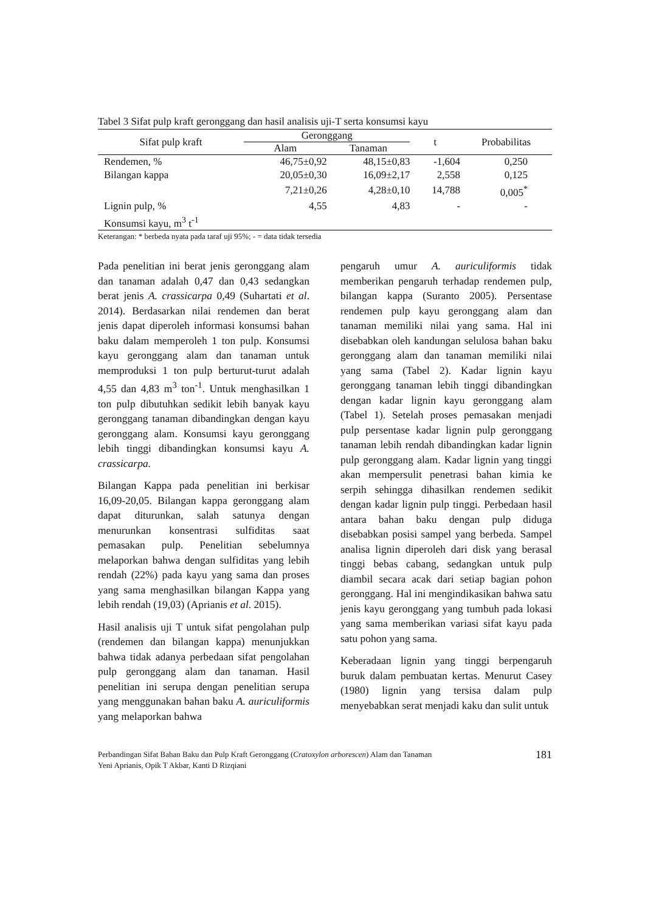Tabel 3 Sifat pulp kraft geronggang dan hasil analisis uji-T serta konsumsi kayu
| Sifat pulp kraft | Geronggang | | t | Probabilitas |
| --- | --- | --- | --- | --- |
| | Alam | Tanaman | | |
| Rendemen, % | 46,75±0,92 | 48,15±0,83 | -1,604 | 0,250 |
| Bilangan kappa | 20,05±0,30 | 16,09±2,17 | 2,558 | 0,125 |
| | 7,21±0,26 | 4,28±0,10 | 14,788 | 0,005<sup>*</sup> |
| Lignin pulp, % | 4,55 | 4,83 | - | - |
| Konsumsi kayu, m<sup>3</sup> t<sup>-1</sup> | | | | |
Keterangan: * berbeda nyata pada taraf uji 95%; - = data tidak tersedia
Pada penelitian ini berat jenis geronggang alam dan tanaman adalah 0,47 dan 0,43 sedangkan berat jenis A. crassicarpa 0,49 (Suhartati et al. 2014). Berdasarkan nilai rendemen dan berat jenis dapat diperoleh informasi konsumsi bahan baku dalam memperoleh 1 ton pulp. Konsumsi kayu geronggang alam dan tanaman untuk memproduksi 1 ton pulp berturut-turut adalah 4,55 dan 4,83 m<sup>3</sup> ton<sup>-1</sup>. Untuk menghasilkan 1 ton pulp dibutuhkan sedikit lebih banyak kayu geronggang tanaman dibandingkan dengan kayu geronggang alam. Konsumsi kayu geronggang lebih tinggi dibandingkan konsumsi kayu A. crassicarpa.
Bilangan Kappa pada penelitian ini berkisar 16,09-20,05. Bilangan kappa geronggang alam dapat diturunkan, salah satunya dengan menurunkan konsentrasi sulfiditas saat pemasakan pulp. Penelitian sebelumnya melaporkan bahwa dengan sulfiditas yang lebih rendah (22%) pada kayu yang sama dan proses yang sama menghasilkan bilangan Kappa yang lebih rendah (19,03) (Aprianis et al. 2015).
Hasil analisis uji T untuk sifat pengolahan pulp (rendemen dan bilangan kappa) menunjukkan bahwa tidak adanya perbedaan sifat pengolahan pulp geronggang alam dan tanaman. Hasil penelitian ini serupa dengan penelitian serupa yang menggunakan bahan baku A. auriculiformis yang melaporkan bahwa
pengaruh umur A. auriculiformis tidak memberikan pengaruh terhadap rendemen pulp, bilangan kappa (Suranto 2005). Persentase rendemen pulp kayu geronggang alam dan tanaman memiliki nilai yang sama. Hal ini disebabkan oleh kandungan selulosa bahan baku geronggang alam dan tanaman memiliki nilai yang sama (Tabel 2). Kadar lignin kayu geronggang tanaman lebih tinggi dibandingkan dengan kadar lignin kayu geronggang alam (Tabel 1). Setelah proses pemasakan menjadi pulp persentase kadar lignin pulp geronggang tanaman lebih rendah dibandingkan kadar lignin pulp geronggang alam. Kadar lignin yang tinggi akan mempersulit penetrasi bahan kimia ke serpih sehingga dihasilkan rendemen sedikit dengan kadar lignin pulp tinggi. Perbedaan hasil antara bahan baku dengan pulp diduga disebabkan posisi sampel yang berbeda. Sampel analisa lignin diperoleh dari disk yang berasal tinggi bebas cabang, sedangkan untuk pulp diambil secara acak dari setiap bagian pohon geronggang. Hal ini mengindikasikan bahwa satu jenis kayu geronggang yang tumbuh pada lokasi yang sama memberikan variasi sifat kayu pada satu pohon yang sama.
Keberadaan lignin yang tinggi berpengaruh buruk dalam pembuatan kertas. Menurut Casey (1980) lignin yang tersisa dalam pulp menyebabkan serat menjadi kaku dan sulit untuk
Perbandingan Sifat Bahan Baku dan Pulp Kraft Geronggang (Cratoxylon arborescen) Alam dan Tanaman
Yeni Aprianis, Opik T Akbar, Kanti D Rizqiani
181